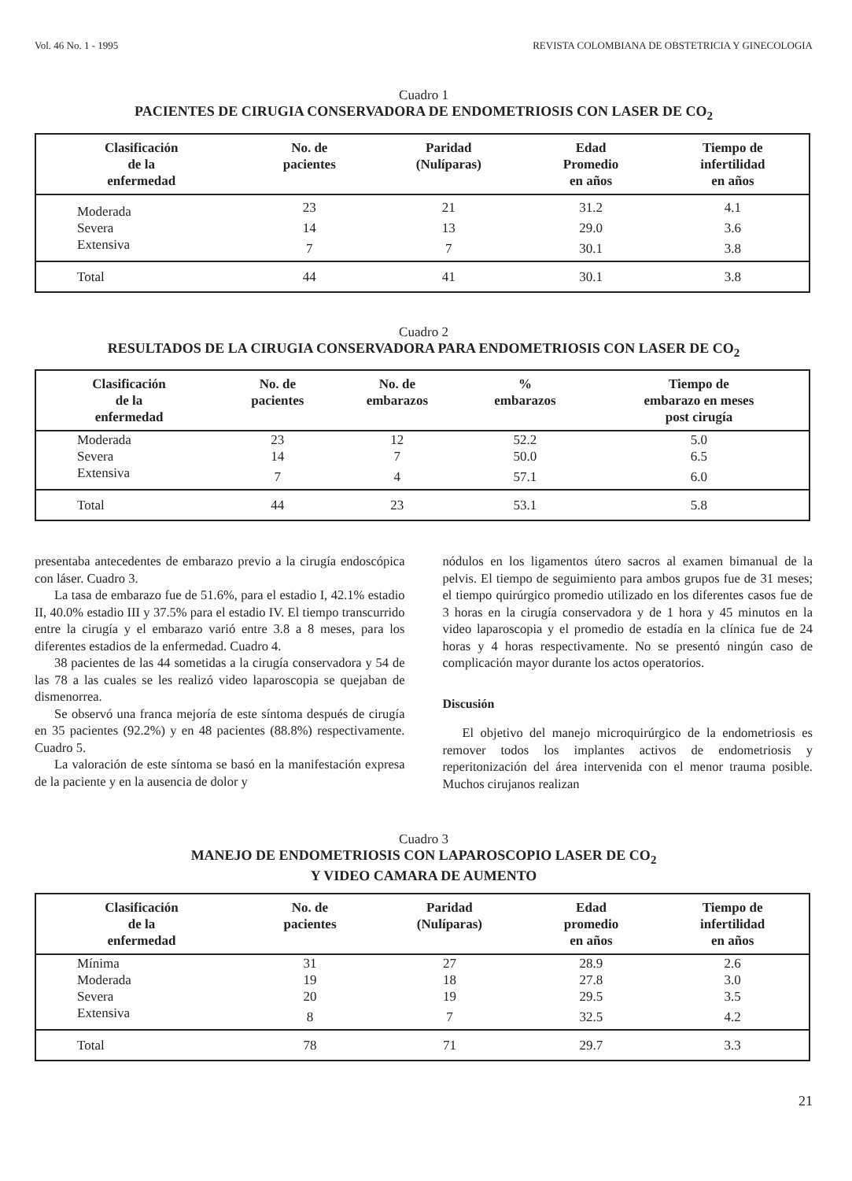Vol. 46 No. 1 - 1995 REVISTA COLOMBIANA DE OBSTETRICIA Y GINECOLOGIA
Cuadro 1
PACIENTES DE CIRUGIA CONSERVADORA DE ENDOMETRIOSIS CON LASER DE CO<sub>2</sub>
| Clasificación de la enfermedad | No. de pacientes | Paridad (Nulíparas) | Edad Promedio en años | Tiempo de infertilidad en años |
| --- | --- | --- | --- | --- |
| Moderada | 23 | 21 | 31.2 | 4.1 |
| Severa | 14 | 13 | 29.0 | 3.6 |
| Extensiva | 7 | 7 | 30.1 | 3.8 |
| Total | 44 | 41 | 30.1 | 3.8 |
Cuadro 2
RESULTADOS DE LA CIRUGIA CONSERVADORA PARA ENDOMETRIOSIS CON LASER DE CO<sub>2</sub>
| Clasificación de la enfermedad | No. de pacientes | No. de embarazos | % embarazos | Tiempo de embarazo en meses post cirugía |
| --- | --- | --- | --- | --- |
| Moderada | 23 | 12 | 52.2 | 5.0 |
| Severa | 14 | 7 | 50.0 | 6.5 |
| Extensiva | 7 | 4 | 57.1 | 6.0 |
| Total | 44 | 23 | 53.1 | 5.8 |
presentaba antecedentes de embarazo previo a la cirugía endoscópica con láser. Cuadro 3.
La tasa de embarazo fue de 51.6%, para el estadio I, 42.1% estadio II, 40.0% estadio III y 37.5% para el estadio IV. El tiempo transcurrido entre la cirugía y el embarazo varió entre 3.8 a 8 meses, para los diferentes estadios de la enfermedad. Cuadro 4.
38 pacientes de las 44 sometidas a la cirugía conservadora y 54 de las 78 a las cuales se les realizó video laparoscopia se quejaban de dismenorrea.
Se observó una franca mejoría de este síntoma después de cirugía en 35 pacientes (92.2%) y en 48 pacientes (88.8%) respectivamente. Cuadro 5.
La valoración de este síntoma se basó en la manifestación expresa de la paciente y en la ausencia de dolor y
nódulos en los ligamentos útero sacros al examen bimanual de la pelvis. El tiempo de seguimiento para ambos grupos fue de 31 meses; el tiempo quirúrgico promedio utilizado en los diferentes casos fue de 3 horas en la cirugía conservadora y de 1 hora y 45 minutos en la video laparoscopia y el promedio de estadía en la clínica fue de 24 horas y 4 horas respectivamente. No se presentó ningún caso de complicación mayor durante los actos operatorios.
Discusión
El objetivo del manejo microquirúrgico de la endometriosis es remover todos los implantes activos de endometriosis y reperitonización del área intervenida con el menor trauma posible. Muchos cirujanos realizan
Cuadro 3
MANEJO DE ENDOMETRIOSIS CON LAPAROSCOPIO LASER DE CO<sub>2</sub>
Y VIDEO CAMARA DE AUMENTO
| Clasificación de la enfermedad | No. de pacientes | Paridad (Nulíparas) | Edad promedio en años | Tiempo de infertilidad en años |
| --- | --- | --- | --- | --- |
| Mínima | 31 | 27 | 28.9 | 2.6 |
| Moderada | 19 | 18 | 27.8 | 3.0 |
| Severa | 20 | 19 | 29.5 | 3.5 |
| Extensiva | 8 | 7 | 32.5 | 4.2 |
| Total | 78 | 71 | 29.7 | 3.3 |
21